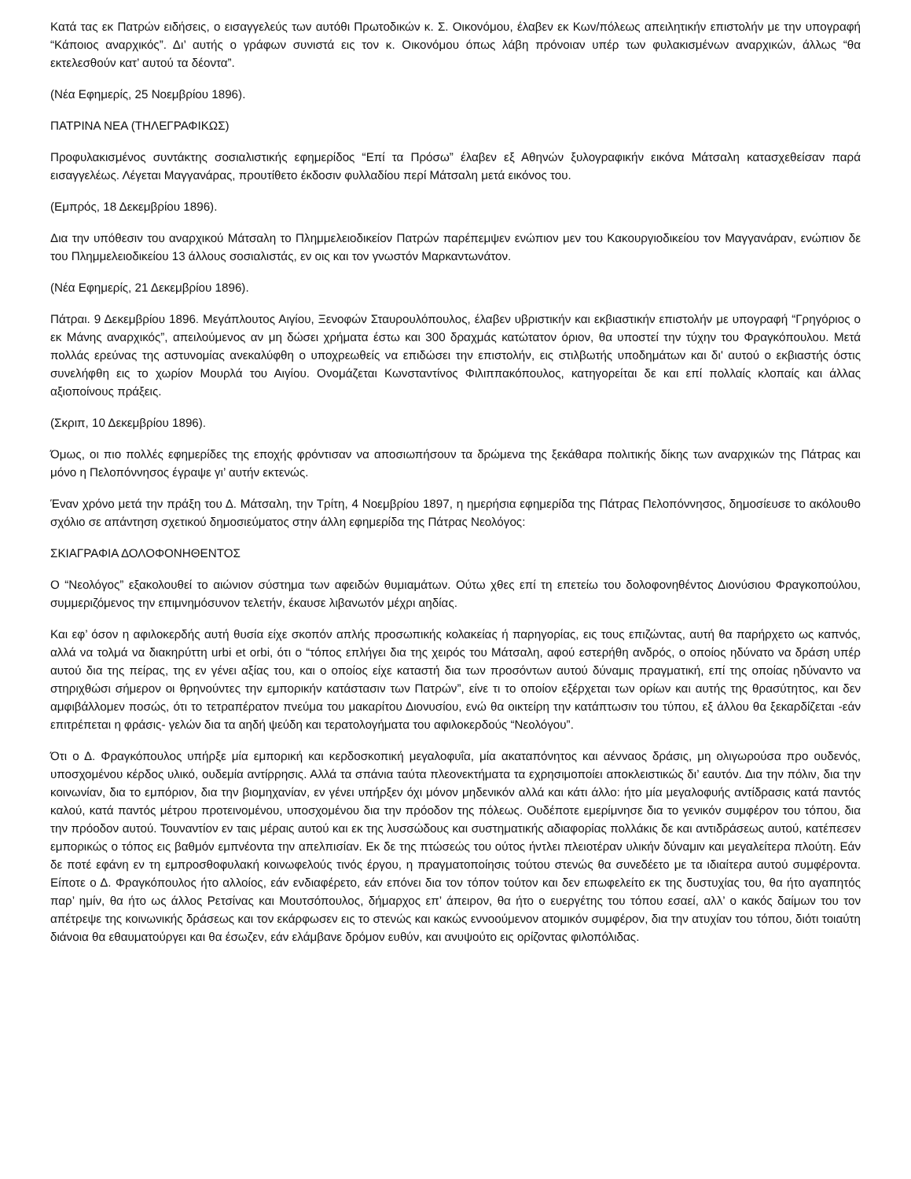Κατά τας εκ Πατρών ειδήσεις, ο εισαγγελεύς των αυτόθι Πρωτοδικών κ. Σ. Οικονόμου, έλαβεν εκ Κων/πόλεως απειλητικήν επιστολήν με την υπογραφή “Κάποιος αναρχικός”. Δι’ αυτής ο γράφων συνιστά εις τον κ. Οικονόμου όπως λάβη πρόνοιαν υπέρ των φυλακισμένων αναρχικών, άλλως “θα εκτελεσθούν κατ’ αυτού τα δέοντα”.
(Νέα Εφημερίς, 25 Νοεμβρίου 1896).
ΠΑΤΡΙΝΑ ΝΕΑ (ΤΗΛΕΓΡΑΦΙΚΩΣ)
Προφυλακισμένος συντάκτης σοσιαλιστικής εφημερίδος “Επί τα Πρόσω” έλαβεν εξ Αθηνών ξυλογραφικήν εικόνα Μάτσαλη κατασχεθείσαν παρά εισαγγελέως. Λέγεται Μαγγανάρας, προυτίθετο έκδοσιν φυλλαδίου περί Μάτσαλη μετά εικόνος του.
(Εμπρός, 18 Δεκεμβρίου 1896).
Δια την υπόθεσιν του αναρχικού Μάτσαλη το Πλημμελειοδικείον Πατρών παρέπεμψεν ενώπιον μεν του Κακουργιοδικείου τον Μαγγανάραν, ενώπιον δε του Πλημμελειοδικείου 13 άλλους σοσιαλιστάς, εν οις και τον γνωστόν Μαρκαντωνάτον.
(Νέα Εφημερίς, 21 Δεκεμβρίου 1896).
Πάτραι. 9 Δεκεμβρίου 1896. Μεγάπλουτος Αιγίου, Ξενοφών Σταυρουλόπουλος, έλαβεν υβριστικήν και εκβιαστικήν επιστολήν με υπογραφή “Γρηγόριος ο εκ Μάνης αναρχικός”, απειλούμενος αν μη δώσει χρήματα έστω και 300 δραχμάς κατώτατον όριον, θα υποστεί την τύχην του Φραγκόπουλου. Μετά πολλάς ερεύνας της αστυνομίας ανεκαλύφθη ο υποχρεωθείς να επιδώσει την επιστολήν, εις στιλβωτής υποδημάτων και δι' αυτού ο εκβιαστής όστις συνελήφθη εις το χωρίον Μουρλά του Αιγίου. Ονομάζεται Κωνσταντίνος Φιλιππακόπουλος, κατηγορείται δε και επί πολλαίς κλοπαίς και άλλας αξιοποίνους πράξεις.
(Σκριπ, 10 Δεκεμβρίου 1896).
Όμως, οι πιο πολλές εφημερίδες της εποχής φρόντισαν να αποσιωπήσουν τα δρώμενα της ξεκάθαρα πολιτικής δίκης των αναρχικών της Πάτρας και μόνο η Πελοπόννησος έγραψε γι’ αυτήν εκτενώς.
Έναν χρόνο μετά την πράξη του Δ. Μάτσαλη, την Τρίτη, 4 Νοεμβρίου 1897, η ημερήσια εφημερίδα της Πάτρας Πελοπόννησος, δημοσίευσε το ακόλουθο σχόλιο σε απάντηση σχετικού δημοσιεύματος στην άλλη εφημερίδα της Πάτρας Νεολόγος:
ΣΚΙΑΓΡΑΦΙΑ ΔΟΛΟΦΟΝΗΘΕΝΤΟΣ
Ο “Νεολόγος” εξακολουθεί το αιώνιον σύστημα των αφειδών θυμιαμάτων. Ούτω χθες επί τη επετείω του δολοφονηθέντος Διονύσιου Φραγκοπούλου, συμμεριζόμενος την επιμνημόσυνον τελετήν, έκαυσε λιβανωτόν μέχρι αηδίας.
Και εφ’ όσον η αφιλοκερδής αυτή θυσία είχε σκοπόν απλής προσωπικής κολακείας ή παρηγορίας, εις τους επιζώντας, αυτή θα παρήρχετο ως καπνός, αλλά να τολμά να διακηρύττη urbi et orbi, ότι ο “τόπος επλήγει δια της χειρός του Μάτσαλη, αφού εστερήθη ανδρός, ο οποίος ηδύνατο να δράση υπέρ αυτού δια της πείρας, της εν γένει αξίας του, και ο οποίος είχε καταστή δια των προσόντων αυτού δύναμις πραγματική, επί της οποίας ηδύναντο να στηριχθώσι σήμερον οι θρηνούντες την εμπορικήν κατάστασιν των Πατρών”, είνε τι το οποίον εξέρχεται των ορίων και αυτής της θρασύτητος, και δεν αμφιβάλλομεν ποσώς, ότι το τετραπέρατον πνεύμα του μακαρίτου Διονυσίου, ενώ θα οικτείρη την κατάπτωσιν του τύπου, εξ άλλου θα ξεκαρδίζεται -εάν επιτρέπεται η φράσις- γελών δια τα αηδή ψεύδη και τερατολογήματα του αφιλοκερδούς “Νεολόγου”.
Ότι ο Δ. Φραγκόπουλος υπήρξε μία εμπορική και κερδοσκοπική μεγαλοφυΐα, μία ακαταπόνητος και αένναος δράσις, μη ολιγωρούσα προ ουδενός, υποσχομένου κέρδος υλικό, ουδεμία αντίρρησις. Αλλά τα σπάνια ταύτα πλεονεκτήματα τα εχρησιμοποίει αποκλειστικώς δι’ εαυτόν. Δια την πόλιν, δια την κοινωνίαν, δια το εμπόριον, δια την βιομηχανίαν, εν γένει υπήρξεν όχι μόνον μηδενικόν αλλά και κάτι άλλο: ήτο μία μεγαλοφυής αντίδρασις κατά παντός καλού, κατά παντός μέτρου προτεινομένου, υποσχομένου δια την πρόοδον της πόλεως. Ουδέποτε εμερίμνησε δια το γενικόν συμφέρον του τόπου, δια την πρόοδον αυτού. Τουναντίον εν ταις μέραις αυτού και εκ της λυσσώδους και συστηματικής αδιαφορίας πολλάκις δε και αντιδράσεως αυτού, κατέπεσεν εμπορικώς ο τόπος εις βαθμόν εμπνέοντα την απελπισίαν. Εκ δε της πτώσεώς του ούτος ήντλει πλειοτέραν υλικήν δύναμιν και μεγαλείτερα πλούτη. Εάν δε ποτέ εφάνη εν τη εμπροσθοφυλακή κοινωφελούς τινός έργου, η πραγματοποίησις τούτου στενώς θα συνεδέετο με τα ιδιαίτερα αυτού συμφέροντα. Είποτε ο Δ. Φραγκόπουλος ήτο αλλοίος, εάν ενδιαφέρετο, εάν επόνει δια τον τόπον τούτον και δεν επωφελείτο εκ της δυστυχίας του, θα ήτο αγαπητός παρ’ ημίν, θα ήτο ως άλλος Ρετσίνας και Μουτσόπουλος, δήμαρχος επ’ άπειρον, θα ήτο ο ευεργέτης του τόπου εσαεί, αλλ’ ο κακός δαίμων του τον απέτρεψε της κοινωνικής δράσεως και τον εκάρφωσεν εις το στενώς και κακώς εννοούμενον ατομικόν συμφέρον, δια την ατυχίαν του τόπου, διότι τοιαύτη διάνοια θα εθαυματούργει και θα έσωζεν, εάν ελάμβανε δρόμον ευθύν, και ανυψούτο εις ορίζοντας φιλοπόλιδας.